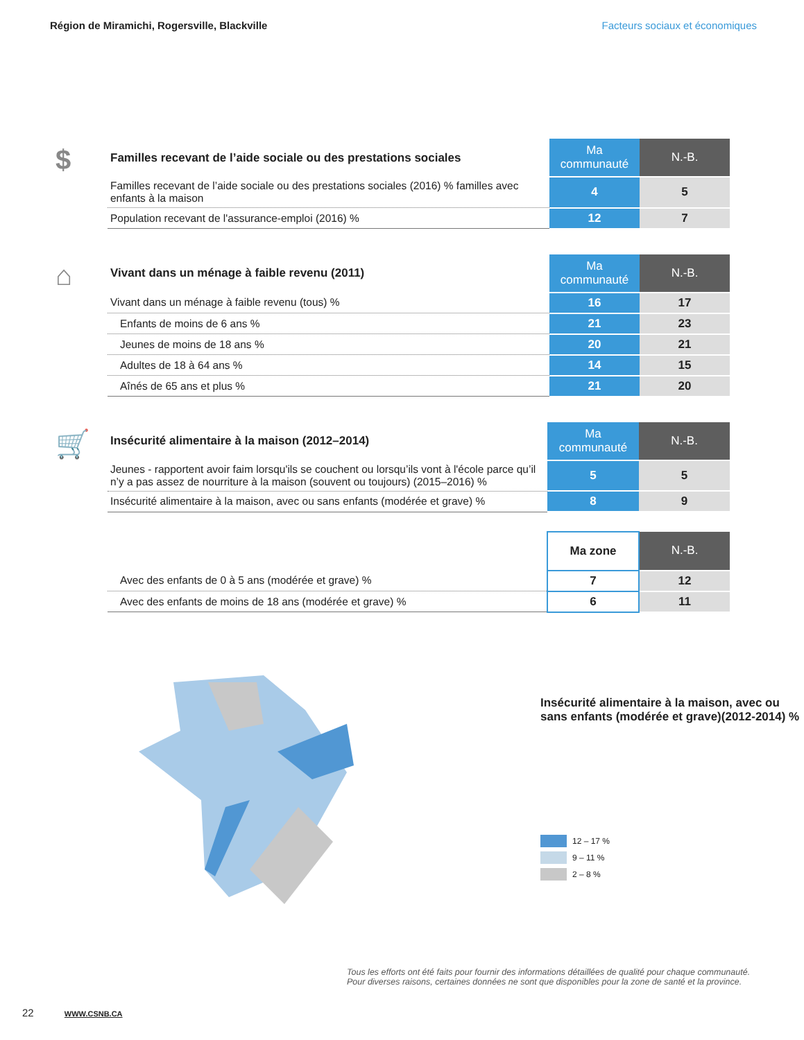Région de Miramichi, Rogersville, Blackville Facteurs sociaux et économiques
$
| Familles recevant de l’aide sociale ou des prestations sociales | Ma communauté | N.-B. |
| --- | --- | --- |
| Familles recevant de l’aide sociale ou des prestations sociales (2016) % familles avec enfants à la maison | 4 | 5 |
| Population recevant de l'assurance-emploi (2016) % | 12 | 7 |
⌂
| Vivant dans un ménage à faible revenu (2011) | Ma communauté | N.-B. |
| --- | --- | --- |
| Vivant dans un ménage à faible revenu (tous) % | 16 | 17 |
| Enfants de moins de 6 ans % | 21 | 23 |
| Jeunes de moins de 18 ans % | 20 | 21 |
| Adultes de 18 à 64 ans % | 14 | 15 |
| Aînés de 65 ans et plus % | 21 | 20 |
🛒
| Insécurité alimentaire à la maison (2012–2014) | Ma communauté | N.-B. |
| --- | --- | --- |
| Jeunes - rapportent avoir faim lorsqu'ils se couchent ou lorsqu’ils vont à l'école parce qu’il n’y a pas assez de nourriture à la maison (souvent ou toujours) (2015–2016) % | 5 | 5 |
| Insécurité alimentaire à la maison, avec ou sans enfants (modérée et grave) % | 8 | 9 |
| | Ma zone | N.-B. |
| Avec des enfants de 0 à 5 ans (modérée et grave) % | 7 | 12 |
| Avec des enfants de moins de 18 ans (modérée et grave) % | 6 | 11 |
Insécurité alimentaire à la maison, avec ou sans enfants (modérée et grave)(2012-2014) %
12 – 17 %
9 – 11 %
2 – 8 %
Tous les efforts ont été faits pour fournir des informations détaillées de qualité pour chaque communauté.
Pour diverses raisons, certaines données ne sont que disponibles pour la zone de santé et la province.
22 WWW.CSNB.CA